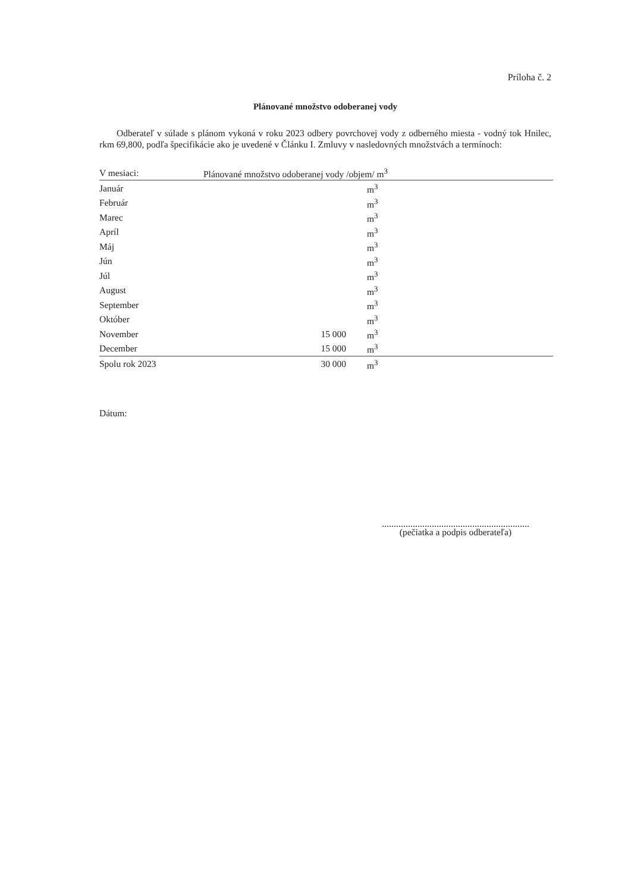Príloha č. 2
Plánované množstvo odoberanej vody
Odberateľ v súlade s plánom vykoná v roku 2023 odbery povrchovej vody z odberného miesta - vodný tok Hnilec, rkm 69,800, podľa špecifikácie ako je uvedené v Článku I. Zmluvy v nasledovných množstvách a termínoch:
| V mesiaci: | Plánované množstvo odoberanej vody /objem/ m<sup>3</sup> | | |
| --- | --- | --- | --- |
| Január | | m<sup>3</sup> | |
| Február | | m<sup>3</sup> | |
| Marec | | m<sup>3</sup> | |
| Apríl | | m<sup>3</sup> | |
| Máj | | m<sup>3</sup> | |
| Jún | | m<sup>3</sup> | |
| Júl | | m<sup>3</sup> | |
| August | | m<sup>3</sup> | |
| September | | m<sup>3</sup> | |
| Október | | m<sup>3</sup> | |
| November | 15 000 | m<sup>3</sup> | |
| December | 15 000 | m<sup>3</sup> | |
| Spolu rok 2023 | 30 000 | m<sup>3</sup> | |
Dátum:
(pečiatka a podpis odberateľa)